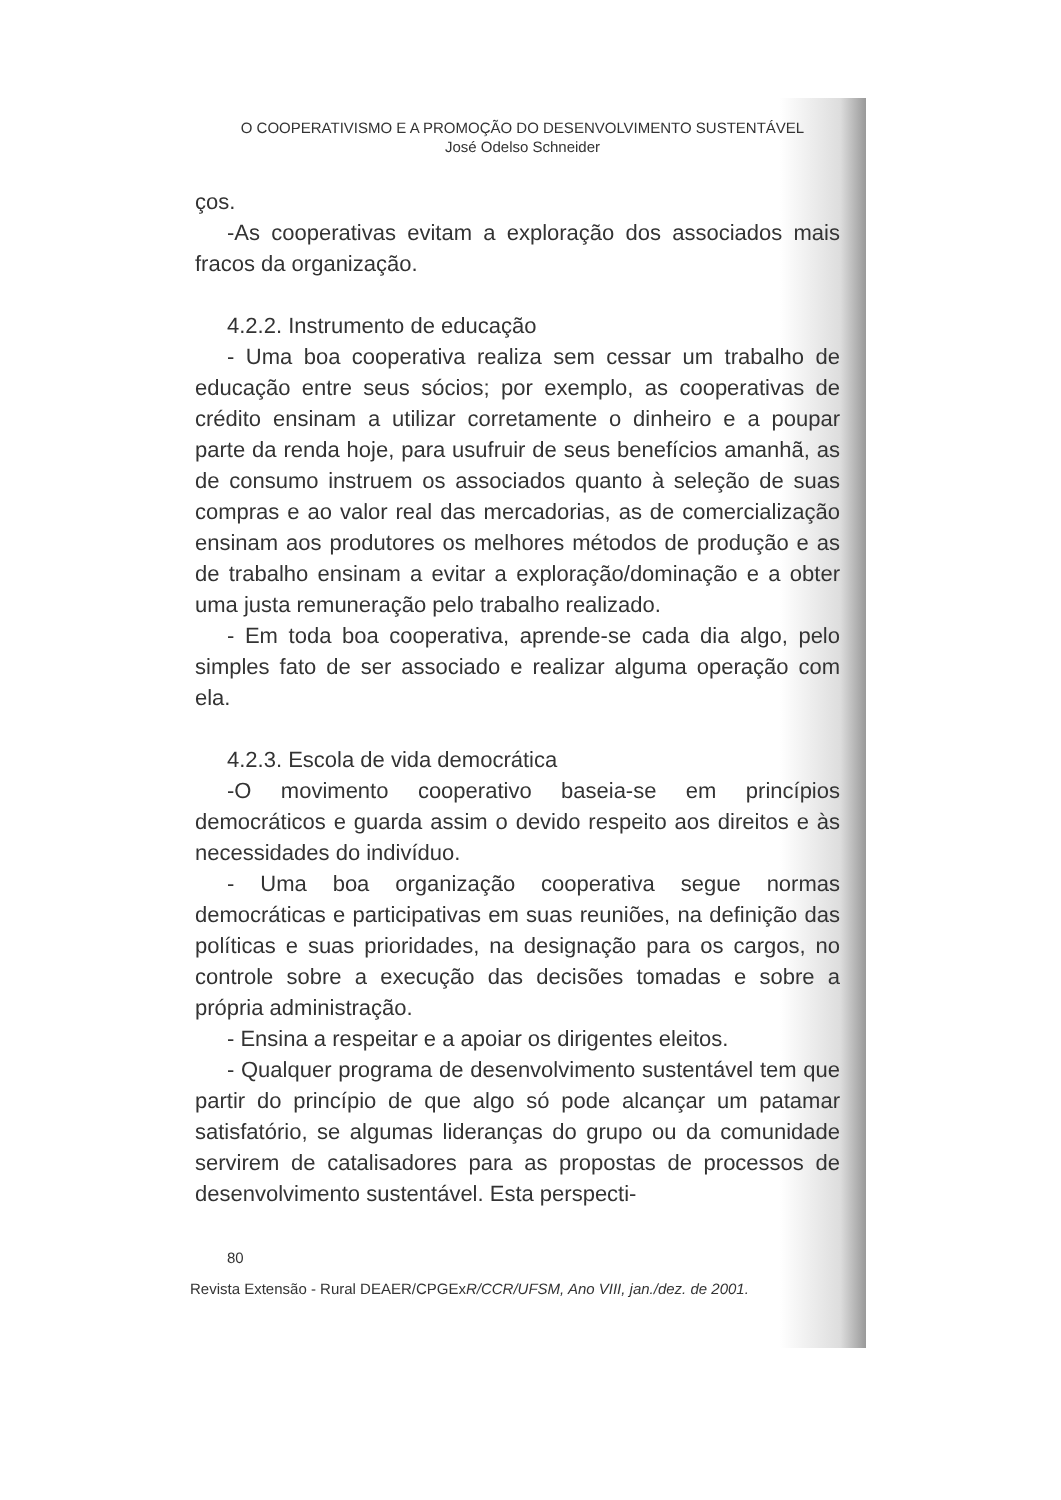O COOPERATIVISMO E A PROMOÇÃO DO DESENVOLVIMENTO SUSTENTÁVEL
José Odelso Schneider
ços.
-As cooperativas evitam a exploração dos associados mais fracos da organização.
4.2.2. Instrumento de educação
- Uma boa cooperativa realiza sem cessar um trabalho de educação entre seus sócios; por exemplo, as cooperativas de crédito ensinam a utilizar corretamente o dinheiro e a poupar parte da renda hoje, para usufruir de seus benefícios amanhã, as de consumo instruem os associados quanto à seleção de suas compras e ao valor real das mercadorias, as de comercialização ensinam aos produtores os melhores métodos de produção e as de trabalho ensinam a evitar a exploração/dominação e a obter uma justa remuneração pelo trabalho realizado.
- Em toda boa cooperativa, aprende-se cada dia algo, pelo simples fato de ser associado e realizar alguma operação com ela.
4.2.3. Escola de vida democrática
-O movimento cooperativo baseia-se em princípios democráticos e guarda assim o devido respeito aos direitos e às necessidades do indivíduo.
- Uma boa organização cooperativa segue normas democráticas e participativas em suas reuniões, na definição das políticas e suas prioridades, na designação para os cargos, no controle sobre a execução das decisões tomadas e sobre a própria administração.
- Ensina a respeitar e a apoiar os dirigentes eleitos.
- Qualquer programa de desenvolvimento sustentável tem que partir do princípio de que algo só pode alcançar um patamar satisfatório, se algumas lideranças do grupo ou da comunidade servirem de catalisadores para as propostas de processos de desenvolvimento sustentável. Esta perspecti-
80
Revista Extensão - Rural DEAER/CPGExR/CCR/UFSM, Ano VIII, jan./dez. de 2001.